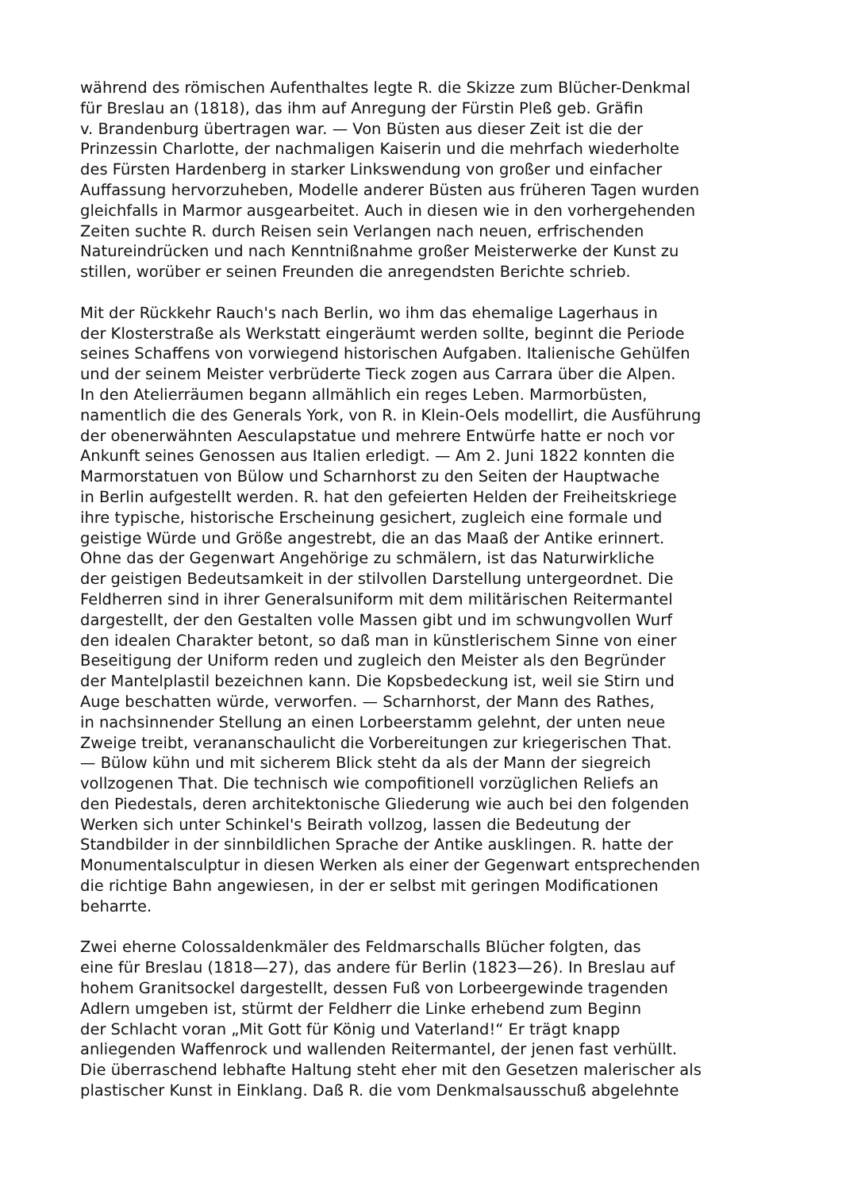während des römischen Aufenthaltes legte R. die Skizze zum Blücher-Denkmal
für Breslau an (1818), das ihm auf Anregung der Fürstin Pleß geb. Gräfin
v. Brandenburg übertragen war. — Von Büsten aus dieser Zeit ist die der
Prinzessin Charlotte, der nachmaligen Kaiserin und die mehrfach wiederholte
des Fürsten Hardenberg in starker Linkswendung von großer und einfacher
Auffassung hervorzuheben, Modelle anderer Büsten aus früheren Tagen wurden
gleichfalls in Marmor ausgearbeitet. Auch in diesen wie in den vorhergehenden
Zeiten suchte R. durch Reisen sein Verlangen nach neuen, erfrischenden
Natureindrücken und nach Kenntnißnahme großer Meisterwerke der Kunst zu
stillen, worüber er seinen Freunden die anregendsten Berichte schrieb.
Mit der Rückkehr Rauch's nach Berlin, wo ihm das ehemalige Lagerhaus in
der Klosterstraße als Werkstatt eingeräumt werden sollte, beginnt die Periode
seines Schaffens von vorwiegend historischen Aufgaben. Italienische Gehülfen
und der seinem Meister verbrüderte Tieck zogen aus Carrara über die Alpen.
In den Atelierräumen begann allmählich ein reges Leben. Marmorbüsten,
namentlich die des Generals York, von R. in Klein-Oels modellirt, die Ausführung
der obenerwähnten Aesculapstatue und mehrere Entwürfe hatte er noch vor
Ankunft seines Genossen aus Italien erledigt. — Am 2. Juni 1822 konnten die
Marmorstatuen von Bülow und Scharnhorst zu den Seiten der Hauptwache
in Berlin aufgestellt werden. R. hat den gefeierten Helden der Freiheitskriege
ihre typische, historische Erscheinung gesichert, zugleich eine formale und
geistige Würde und Größe angestrebt, die an das Maaß der Antike erinnert.
Ohne das der Gegenwart Angehörige zu schmälern, ist das Naturwirkliche
der geistigen Bedeutsamkeit in der stilvollen Darstellung untergeordnet. Die
Feldherren sind in ihrer Generalsuniform mit dem militärischen Reitermantel
dargestellt, der den Gestalten volle Massen gibt und im schwungvollen Wurf
den idealen Charakter betont, so daß man in künstlerischem Sinne von einer
Beseitigung der Uniform reden und zugleich den Meister als den Begründer
der Mantelplastil bezeichnen kann. Die Kopsbedeckung ist, weil sie Stirn und
Auge beschatten würde, verworfen. — Scharnhorst, der Mann des Rathes,
in nachsinnender Stellung an einen Lorbeerstamm gelehnt, der unten neue
Zweige treibt, verananschaulicht die Vorbereitungen zur kriegerischen That.
— Bülow kühn und mit sicherem Blick steht da als der Mann der siegreich
vollzogenen That. Die technisch wie compofitionell vorzüglichen Reliefs an
den Piedestals, deren architektonische Gliederung wie auch bei den folgenden
Werken sich unter Schinkel's Beirath vollzog, lassen die Bedeutung der
Standbilder in der sinnbildlichen Sprache der Antike ausklingen. R. hatte der
Monumentalsculptur in diesen Werken als einer der Gegenwart entsprechenden
die richtige Bahn angewiesen, in der er selbst mit geringen Modificationen
beharrte.
Zwei eherne Colossaldenkmäler des Feldmarschalls Blücher folgten, das
eine für Breslau (1818—27), das andere für Berlin (1823—26). In Breslau auf
hohem Granitsockel dargestellt, dessen Fuß von Lorbeergewinde tragenden
Adlern umgeben ist, stürmt der Feldherr die Linke erhebend zum Beginn
der Schlacht voran „Mit Gott für König und Vaterland!“ Er trägt knapp
anliegenden Waffenrock und wallenden Reitermantel, der jenen fast verhüllt.
Die überraschend lebhafte Haltung steht eher mit den Gesetzen malerischer als
plastischer Kunst in Einklang. Daß R. die vom Denkmalsausschuß abgelehnte